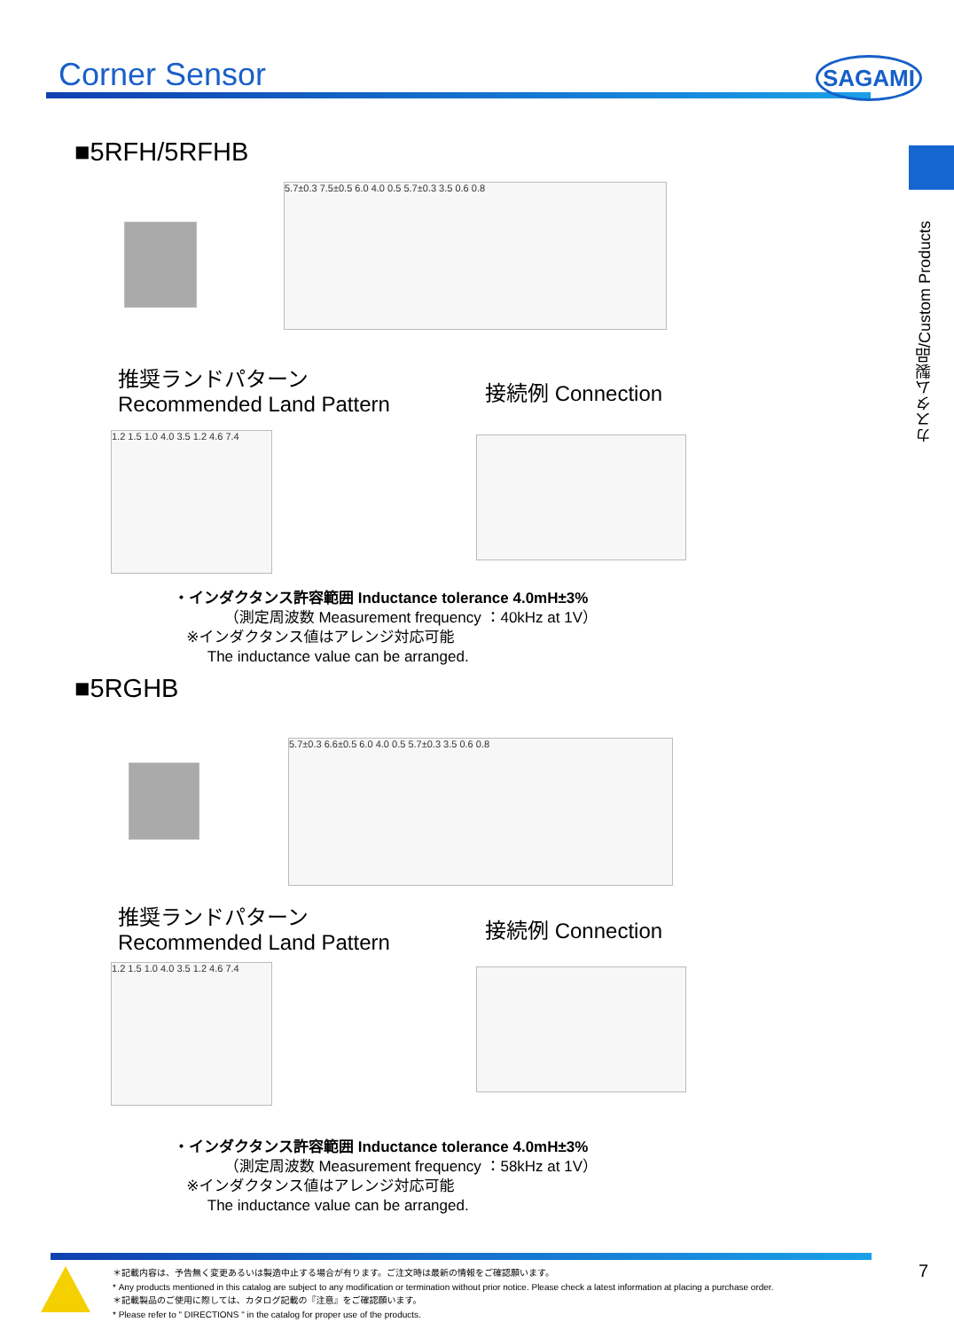Corner Sensor SAGAMI
カスタム製品/Custom Products
■5RFH/5RFHB
5.7±0.3 7.5±0.5 6.0 4.0 0.5 5.7±0.3 3.5 0.6 0.8
推奨ランドパターン
Recommended Land Pattern
接続例 Connection
1.2 1.5 1.0 4.0 3.5 1.2 4.6 7.4
・インダクタンス許容範囲 Inductance tolerance 4.0mH±3%
（測定周波数 Measurement frequency ：40kHz at 1V）
※インダクタンス値はアレンジ対応可能
The inductance value can be arranged.
■5RGHB
5.7±0.3 6.6±0.5 6.0 4.0 0.5 5.7±0.3 3.5 0.6 0.8
推奨ランドパターン
Recommended Land Pattern
接続例 Connection
1.2 1.5 1.0 4.0 3.5 1.2 4.6 7.4
・インダクタンス許容範囲 Inductance tolerance 4.0mH±3%
（測定周波数 Measurement frequency ：58kHz at 1V）
※インダクタンス値はアレンジ対応可能
The inductance value can be arranged.
＊記載内容は、予告無く変更あるいは製造中止する場合が有ります。ご注文時は最新の情報をご確認願います。
* Any products mentioned in this catalog are subject to any modification or termination without prior notice. Please check a latest information at placing a purchase order.
＊記載製品のご使用に際しては、カタログ記載の『注意』をご確認願います。
* Please refer to " DIRECTIONS " in the catalog for proper use of the products.
7